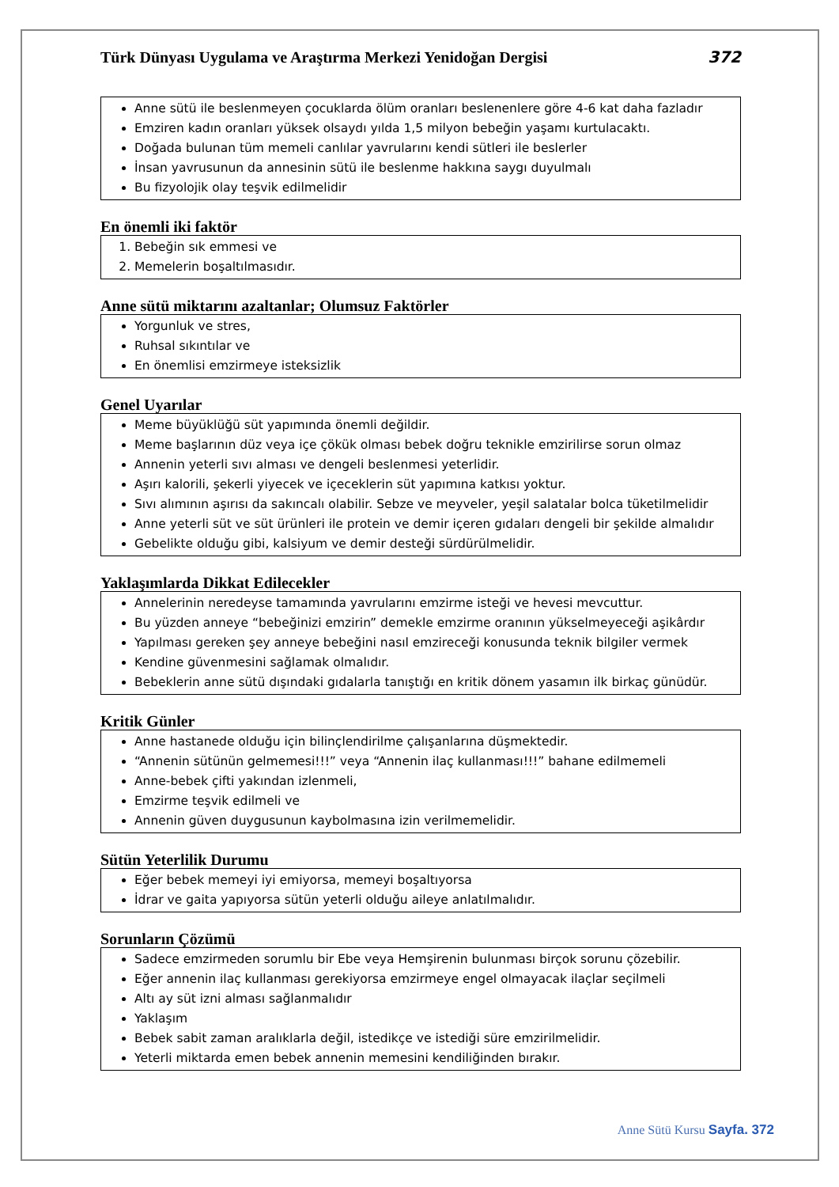Türk Dünyası Uygulama ve Araştırma Merkezi Yenidoğan Dergisi 372
Anne sütü ile beslenmeyen çocuklarda ölüm oranları beslenenlere göre 4-6 kat daha fazladır
Emziren kadın oranları yüksek olsaydı yılda 1,5 milyon bebeğin yaşamı kurtulacaktı.
Doğada bulunan tüm memeli canlılar yavrularını kendi sütleri ile beslerler
İnsan yavrusunun da annesinin sütü ile beslenme hakkına saygı duyulmalı
Bu fizyolojik olay teşvik edilmelidir
En önemli iki faktör
1. Bebeğin sık emmesi ve
2. Memelerin boşaltılmasıdır.
Anne sütü miktarını azaltanlar; Olumsuz Faktörler
Yorgunluk ve stres,
Ruhsal sıkıntılar ve
En önemlisi emzirmeye isteksizlik
Genel Uyarılar
Meme büyüklüğü süt yapımında önemli değildir.
Meme başlarının düz veya içe çökük olması bebek doğru teknikle emzirilirse sorun olmaz
Annenin yeterli sıvı alması ve dengeli beslenmesi yeterlidir.
Aşırı kalorili, şekerli yiyecek ve içeceklerin süt yapımına katkısı yoktur.
Sıvı alımının aşırısı da sakıncalı olabilir. Sebze ve meyveler, yeşil salatalar bolca tüketilmelidir
Anne yeterli süt ve süt ürünleri ile protein ve demir içeren gıdaları dengeli bir şekilde almalıdır
Gebelikte olduğu gibi, kalsiyum ve demir desteği sürdürülmelidir.
Yaklaşımlarda Dikkat Edilecekler
Annelerinin neredeyse tamamında yavrularını emzirme isteği ve hevesi mevcuttur.
Bu yüzden anneye “bebeğinizi emzirin” demekle emzirme oranının yükselmeyeceği aşikârdır
Yapılması gereken şey anneye bebeğini nasıl emzireceği konusunda teknik bilgiler vermek
Kendine güvenmesini sağlamak olmalıdır.
Bebeklerin anne sütü dışındaki gıdalarla tanıştığı en kritik dönem yasamın ilk birkaç günüdür.
Kritik Günler
Anne hastanede olduğu için bilinçlendirilme çalışanlarına düşmektedir.
“Annenin sütünün gelmemesi!!!” veya “Annenin ilaç kullanması!!!” bahane edilmemeli
Anne-bebek çifti yakından izlenmeli,
Emzirme teşvik edilmeli ve
Annenin güven duygusunun kaybolmasına izin verilmemelidir.
Sütün Yeterlilik Durumu
Eğer bebek memeyi iyi emiyorsa, memeyi boşaltıyorsa
İdrar ve gaita yapıyorsa sütün yeterli olduğu aileye anlatılmalıdır.
Sorunların Çözümü
Sadece emzirmeden sorumlu bir Ebe veya Hemşirenin bulunması birçok sorunu çözebilir.
Eğer annenin ilaç kullanması gerekiyorsa emzirmeye engel olmayacak ilaçlar seçilmeli
Altı ay süt izni alması sağlanmalıdır
Yaklaşım
Bebek sabit zaman aralıklarla değil, istedikçe ve istediği süre emzirilmelidir.
Yeterli miktarda emen bebek annenin memesini kendiliğinden bırakır.
Anne Sütü Kursu Sayfa. 372